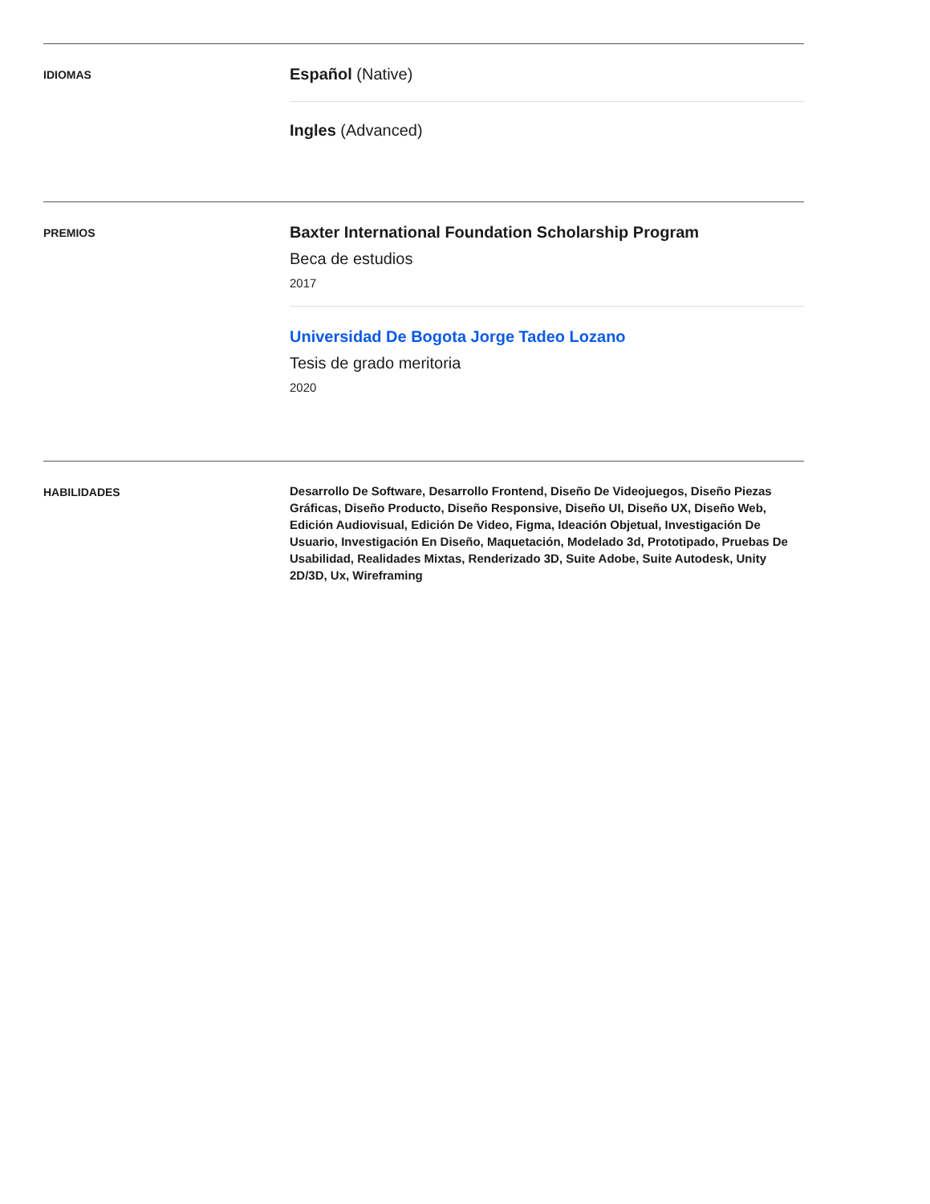IDIOMAS
Español (Native)
Ingles (Advanced)
PREMIOS
Baxter International Foundation Scholarship Program
Beca de estudios
2017
Universidad De Bogota Jorge Tadeo Lozano
Tesis de grado meritoria
2020
HABILIDADES
Desarrollo De Software, Desarrollo Frontend, Diseño De Videojuegos, Diseño Piezas Gráficas, Diseño Producto, Diseño Responsive, Diseño UI, Diseño UX, Diseño Web, Edición Audiovisual, Edición De Video, Figma, Ideación Objetual, Investigación De Usuario, Investigación En Diseño, Maquetación, Modelado 3d, Prototipado, Pruebas De Usabilidad, Realidades Mixtas, Renderizado 3D, Suite Adobe, Suite Autodesk, Unity 2D/3D, Ux, Wireframing